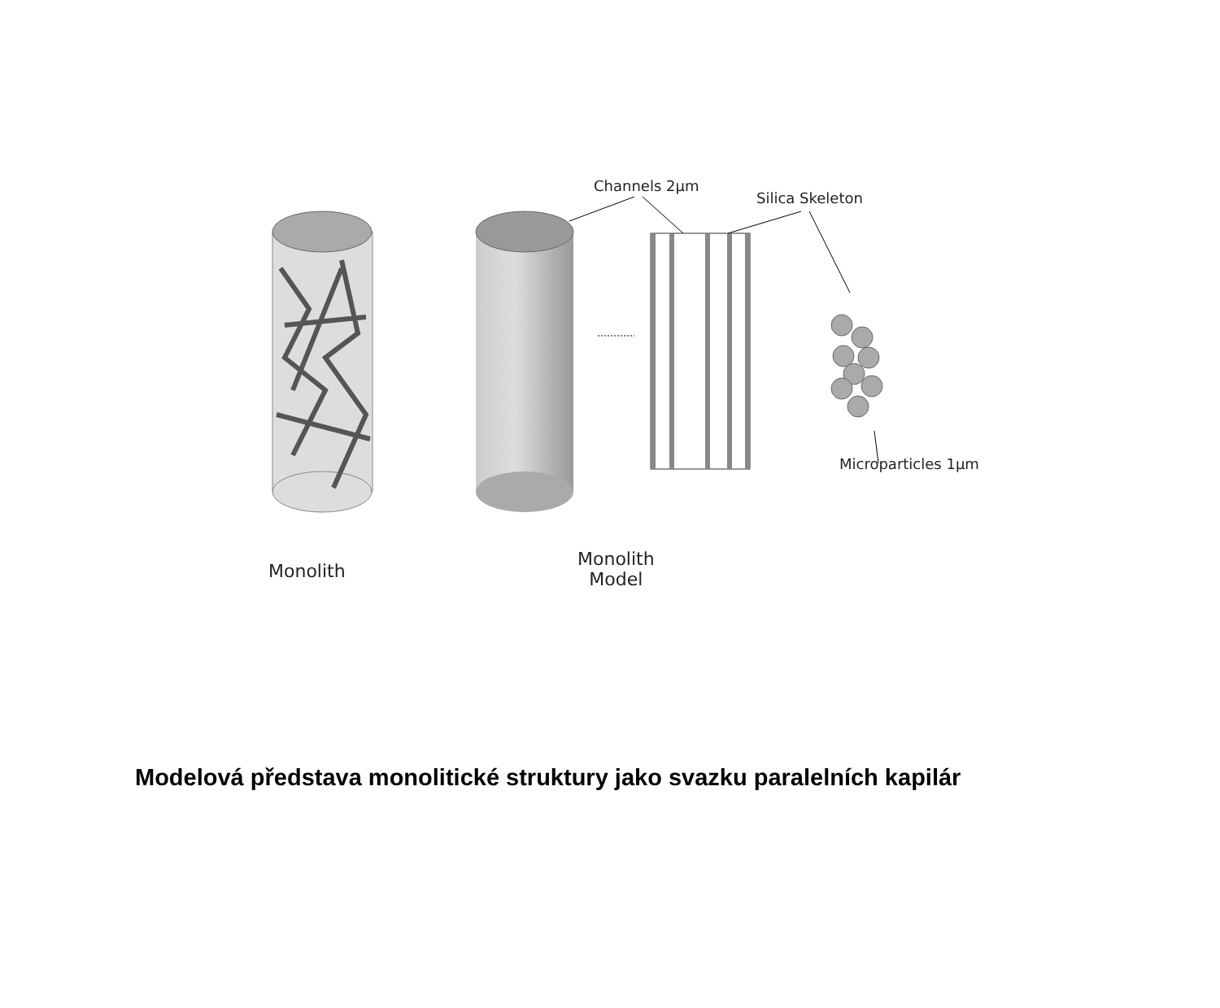Channels 2μm
Silica Skeleton
Microparticles 1μm
Monolith
Monolith
Model
Modelová představa monolitické struktury jako svazku paralelních kapilár